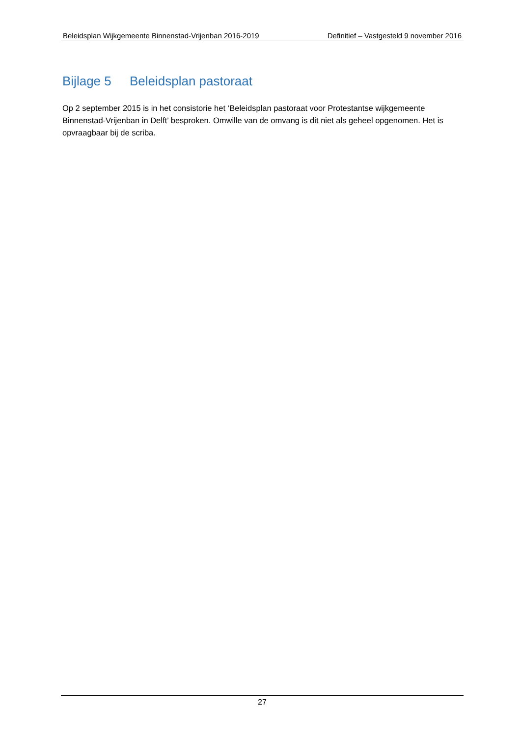Beleidsplan Wijkgemeente Binnenstad-Vrijenban 2016-2019 Definitief – Vastgesteld 9 november 2016
Bijlage 5 Beleidsplan pastoraat
Op 2 september 2015 is in het consistorie het ‘Beleidsplan pastoraat voor Protestantse wijkgemeente Binnenstad-Vrijenban in Delft’ besproken. Omwille van de omvang is dit niet als geheel opgenomen. Het is opvraagbaar bij de scriba.
27